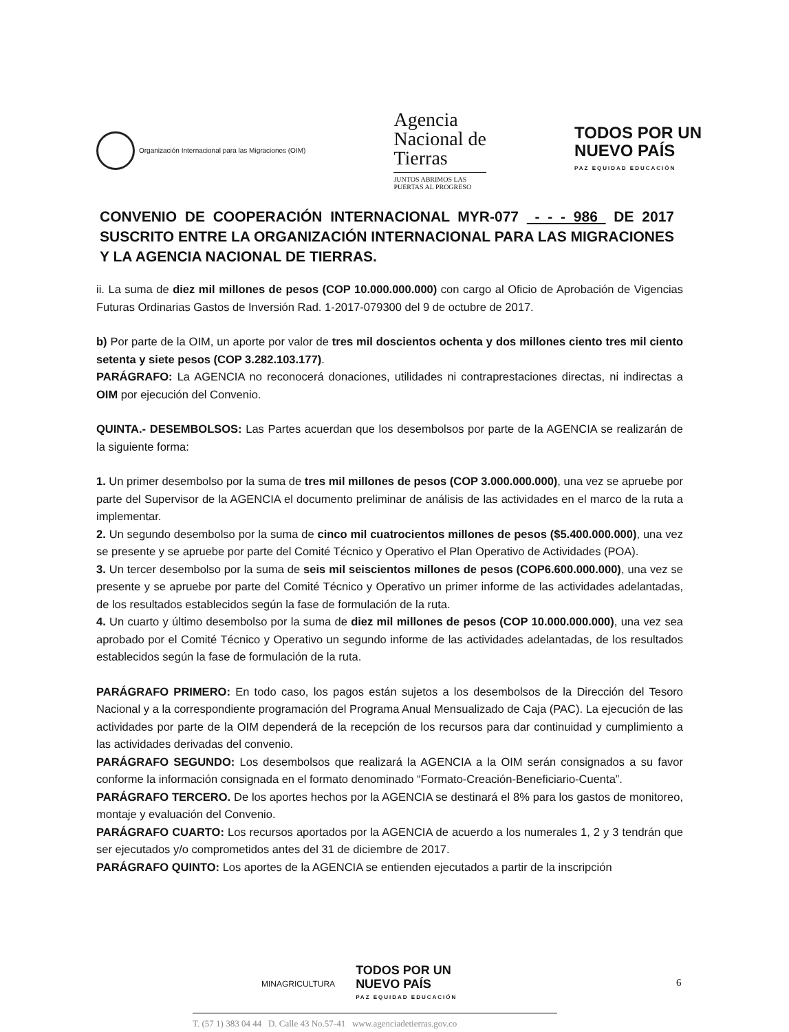Organización Internacional para las Migraciones (OIM)
Agencia
Nacional de
Tierras
JUNTOS ABRIMOS LAS
PUERTAS AL PROGRESO
TODOS POR UN
NUEVO PAÍS
PAZ EQUIDAD EDUCACIÓN
CONVENIO DE COOPERACIÓN INTERNACIONAL MYR-077 - - - 986 DE 2017 SUSCRITO ENTRE LA ORGANIZACIÓN INTERNACIONAL PARA LAS MIGRACIONES Y LA AGENCIA NACIONAL DE TIERRAS.
ii. La suma de diez mil millones de pesos (COP 10.000.000.000) con cargo al Oficio de Aprobación de Vigencias Futuras Ordinarias Gastos de Inversión Rad. 1-2017-079300 del 9 de octubre de 2017.
b) Por parte de la OIM, un aporte por valor de tres mil doscientos ochenta y dos millones ciento tres mil ciento setenta y siete pesos (COP 3.282.103.177).
PARÁGRAFO: La AGENCIA no reconocerá donaciones, utilidades ni contraprestaciones directas, ni indirectas a OIM por ejecución del Convenio.
QUINTA.- DESEMBOLSOS: Las Partes acuerdan que los desembolsos por parte de la AGENCIA se realizarán de la siguiente forma:
1. Un primer desembolso por la suma de tres mil millones de pesos (COP 3.000.000.000), una vez se apruebe por parte del Supervisor de la AGENCIA el documento preliminar de análisis de las actividades en el marco de la ruta a implementar.
2. Un segundo desembolso por la suma de cinco mil cuatrocientos millones de pesos ($5.400.000.000), una vez se presente y se apruebe por parte del Comité Técnico y Operativo el Plan Operativo de Actividades (POA).
3. Un tercer desembolso por la suma de seis mil seiscientos millones de pesos (COP6.600.000.000), una vez se presente y se apruebe por parte del Comité Técnico y Operativo un primer informe de las actividades adelantadas, de los resultados establecidos según la fase de formulación de la ruta.
4. Un cuarto y último desembolso por la suma de diez mil millones de pesos (COP 10.000.000.000), una vez sea aprobado por el Comité Técnico y Operativo un segundo informe de las actividades adelantadas, de los resultados establecidos según la fase de formulación de la ruta.
PARÁGRAFO PRIMERO: En todo caso, los pagos están sujetos a los desembolsos de la Dirección del Tesoro Nacional y a la correspondiente programación del Programa Anual Mensualizado de Caja (PAC). La ejecución de las actividades por parte de la OIM dependerá de la recepción de los recursos para dar continuidad y cumplimiento a las actividades derivadas del convenio.
PARÁGRAFO SEGUNDO: Los desembolsos que realizará la AGENCIA a la OIM serán consignados a su favor conforme la información consignada en el formato denominado “Formato-Creación-Beneficiario-Cuenta”.
PARÁGRAFO TERCERO. De los aportes hechos por la AGENCIA se destinará el 8% para los gastos de monitoreo, montaje y evaluación del Convenio.
PARÁGRAFO CUARTO: Los recursos aportados por la AGENCIA de acuerdo a los numerales 1, 2 y 3 tendrán que ser ejecutados y/o comprometidos antes del 31 de diciembre de 2017.
PARÁGRAFO QUINTO: Los aportes de la AGENCIA se entienden ejecutados a partir de la inscripción
MINAGRICULTURA
TODOS POR UN
NUEVO PAÍS
PAZ EQUIDAD EDUCACIÓN
6
T. (57 1) 383 04 44 D. Calle 43 No.57-41 www.agenciadetierras.gov.co